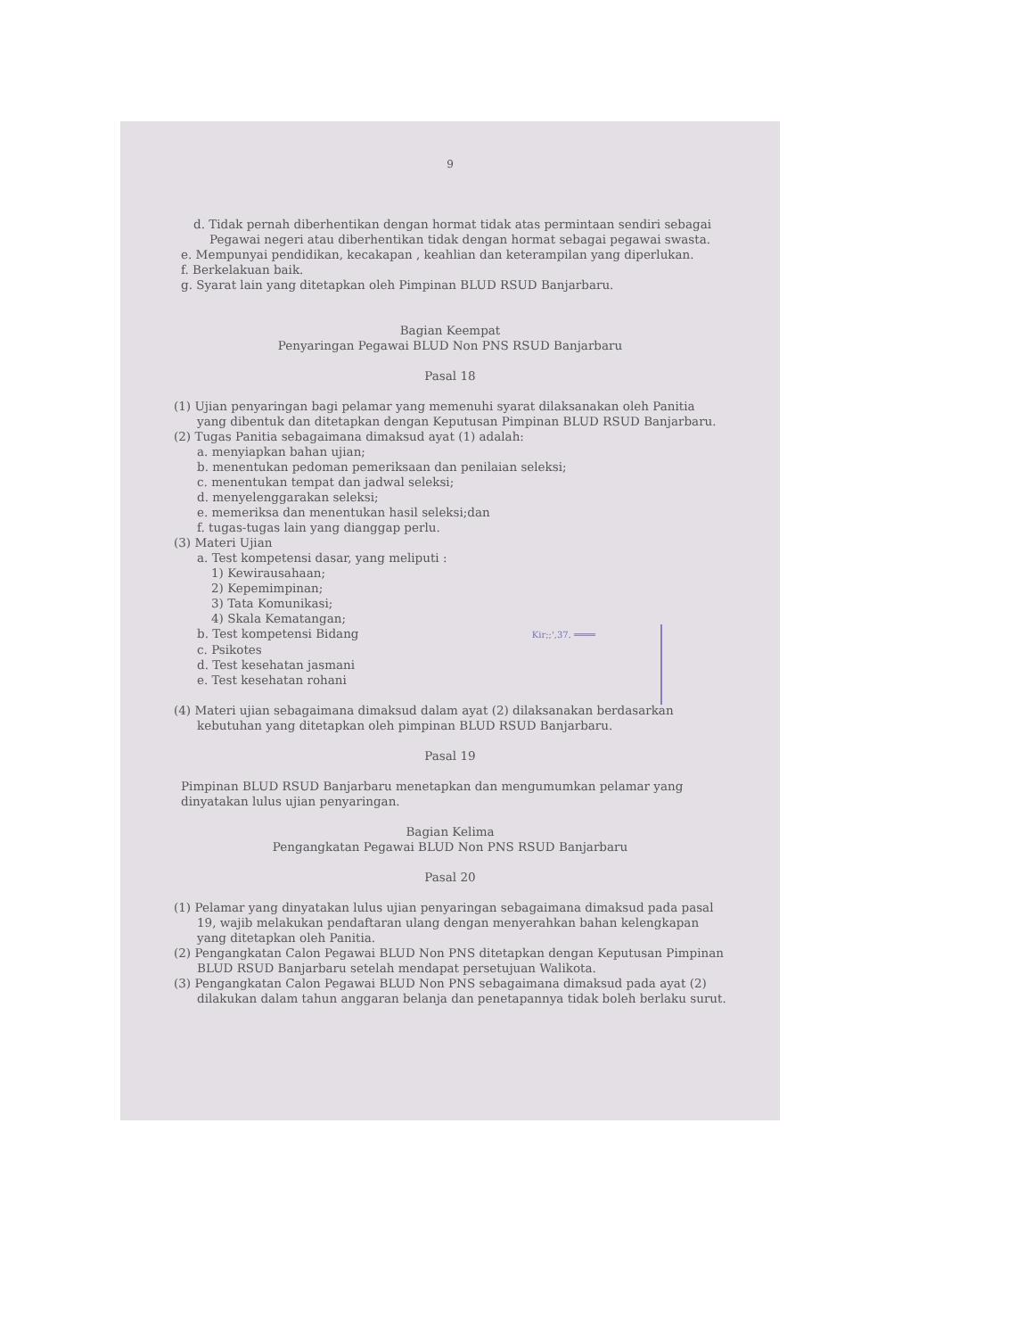9
d. Tidak pernah diberhentikan dengan hormat tidak atas permintaan sendiri sebagai Pegawai negeri atau diberhentikan tidak dengan hormat sebagai pegawai swasta.
e. Mempunyai pendidikan, kecakapan , keahlian dan keterampilan yang diperlukan.
f. Berkelakuan baik.
g. Syarat lain yang ditetapkan oleh Pimpinan BLUD RSUD Banjarbaru.
Bagian Keempat
Penyaringan Pegawai BLUD Non PNS RSUD Banjarbaru
Pasal 18
(1) Ujian penyaringan bagi pelamar yang memenuhi syarat dilaksanakan oleh Panitia yang dibentuk dan ditetapkan dengan Keputusan Pimpinan BLUD RSUD Banjarbaru.
(2) Tugas Panitia sebagaimana dimaksud ayat (1) adalah:
a. menyiapkan bahan ujian;
b. menentukan pedoman pemeriksaan dan penilaian seleksi;
c. menentukan tempat dan jadwal seleksi;
d. menyelenggarakan seleksi;
e. memeriksa dan menentukan hasil seleksi;dan
f. tugas-tugas lain yang dianggap perlu.
(3) Materi Ujian
a. Test kompetensi dasar, yang meliputi :
1) Kewirausahaan;
2) Kepemimpinan;
3) Tata Komunikasi;
4) Skala Kematangan;
b. Test kompetensi Bidang Kir;;',37. ════
c. Psikotes
d. Test kesehatan jasmani
e. Test kesehatan rohani
(4) Materi ujian sebagaimana dimaksud dalam ayat (2) dilaksanakan berdasarkan kebutuhan yang ditetapkan oleh pimpinan BLUD RSUD Banjarbaru.
Pasal 19
Pimpinan BLUD RSUD Banjarbaru menetapkan dan mengumumkan pelamar yang dinyatakan lulus ujian penyaringan.
Bagian Kelima
Pengangkatan Pegawai BLUD Non PNS RSUD Banjarbaru
Pasal 20
(1) Pelamar yang dinyatakan lulus ujian penyaringan sebagaimana dimaksud pada pasal 19, wajib melakukan pendaftaran ulang dengan menyerahkan bahan kelengkapan yang ditetapkan oleh Panitia.
(2) Pengangkatan Calon Pegawai BLUD Non PNS ditetapkan dengan Keputusan Pimpinan BLUD RSUD Banjarbaru setelah mendapat persetujuan Walikota.
(3) Pengangkatan Calon Pegawai BLUD Non PNS sebagaimana dimaksud pada ayat (2) dilakukan dalam tahun anggaran belanja dan penetapannya tidak boleh berlaku surut.